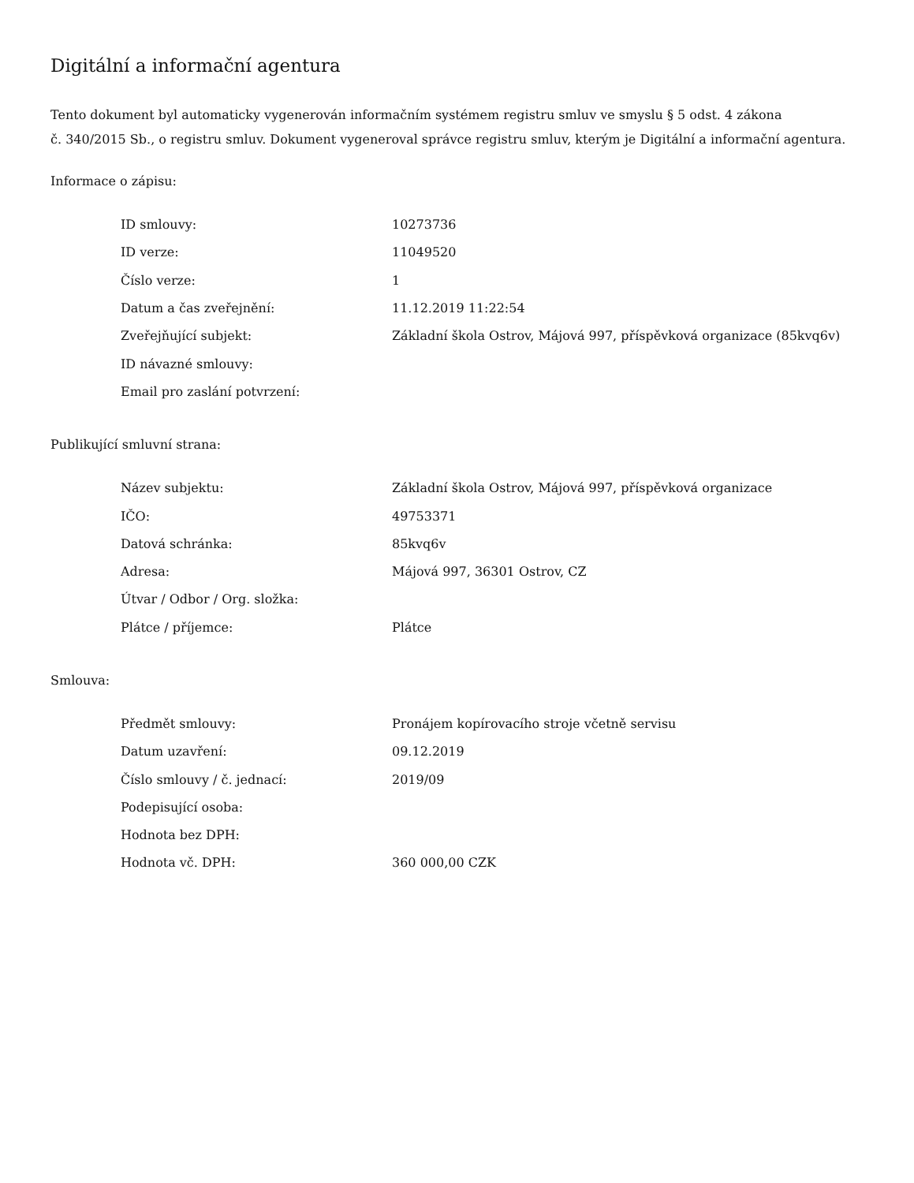Digitální a informační agentura
Tento dokument byl automaticky vygenerován informačním systémem registru smluv ve smyslu § 5 odst. 4 zákona
č. 340/2015 Sb., o registru smluv. Dokument vygeneroval správce registru smluv, kterým je Digitální a informační agentura.
Informace o zápisu:
| ID smlouvy: | 10273736 |
| ID verze: | 11049520 |
| Číslo verze: | 1 |
| Datum a čas zveřejnění: | 11.12.2019 11:22:54 |
| Zveřejňující subjekt: | Základní škola Ostrov, Májová 997, příspěvková organizace (85kvq6v) |
| ID návazné smlouvy: | |
| Email pro zaslání potvrzení: | |
Publikující smluvní strana:
| Název subjektu: | Základní škola Ostrov, Májová 997, příspěvková organizace |
| IČO: | 49753371 |
| Datová schránka: | 85kvq6v |
| Adresa: | Májová 997, 36301 Ostrov, CZ |
| Útvar / Odbor / Org. složka: | |
| Plátce / příjemce: | Plátce |
Smlouva:
| Předmět smlouvy: | Pronájem kopírovacího stroje včetně servisu |
| Datum uzavření: | 09.12.2019 |
| Číslo smlouvy / č. jednací: | 2019/09 |
| Podepisující osoba: | |
| Hodnota bez DPH: | |
| Hodnota vč. DPH: | 360 000,00 CZK |